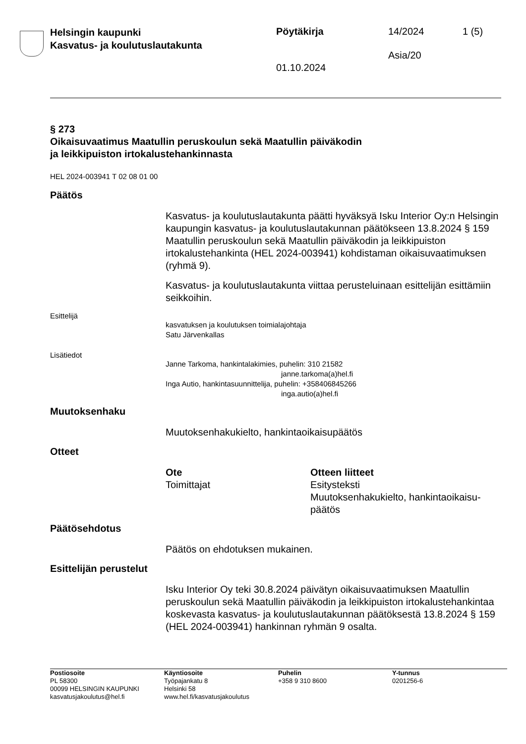Helsingin kaupunki
Kasvatus- ja koulutuslautakunta
Pöytäkirja 14/2024 1 (5)
Asia/20
01.10.2024
§ 273
Oikaisuvaatimus Maatullin peruskoulun sekä Maatullin päiväkodin
ja leikkipuiston irtokalustehankinnasta
HEL 2024-003941 T 02 08 01 00
Päätös
Kasvatus- ja koulutuslautakunta päätti hyväksyä Isku Interior Oy:n Helsingin kaupungin kasvatus- ja koulutuslautakunnan päätökseen 13.8.2024 § 159 Maatullin peruskoulun sekä Maatullin päiväkodin ja leikkipuiston irtokalustehankinta (HEL 2024-003941) kohdistaman oikaisuvaatimuksen (ryhmä 9).
Kasvatus- ja koulutuslautakunta viittaa perusteluinaan esittelijän esittämiin seikkoihin.
Esittelijä
kasvatuksen ja koulutuksen toimialajohtaja
Satu Järvenkallas
Lisätiedot
Janne Tarkoma, hankintalakimies, puhelin: 310 21582
janne.tarkoma(a)hel.fi
Inga Autio, hankintasuunnittelija, puhelin: +358406845266
inga.autio(a)hel.fi
Muutoksenhaku
Muutoksenhakukielto, hankintaoikaisupäätös
Otteet
Ote
Toimittajat
Otteen liitteet
Esitysteksti
Muutoksenhakukielto, hankintaoikaisu-
päätös
Päätösehdotus
Päätös on ehdotuksen mukainen.
Esittelijän perustelut
Isku Interior Oy teki 30.8.2024 päivätyn oikaisuvaatimuksen Maatullin peruskoulun sekä Maatullin päiväkodin ja leikkipuiston irtokalustehankintaa koskevasta kasvatus- ja koulutuslautakunnan päätöksestä 13.8.2024 § 159 (HEL 2024-003941) hankinnan ryhmän 9 osalta.
Postiosoite
PL 58300
00099 HELSINGIN KAUPUNKI
kasvatusjakoulutus@hel.fi
Käyntiosoite
Työpajankatu 8
Helsinki 58
www.hel.fi/kasvatusjakoulutus
Puhelin
+358 9 310 8600
Y-tunnus
0201256-6